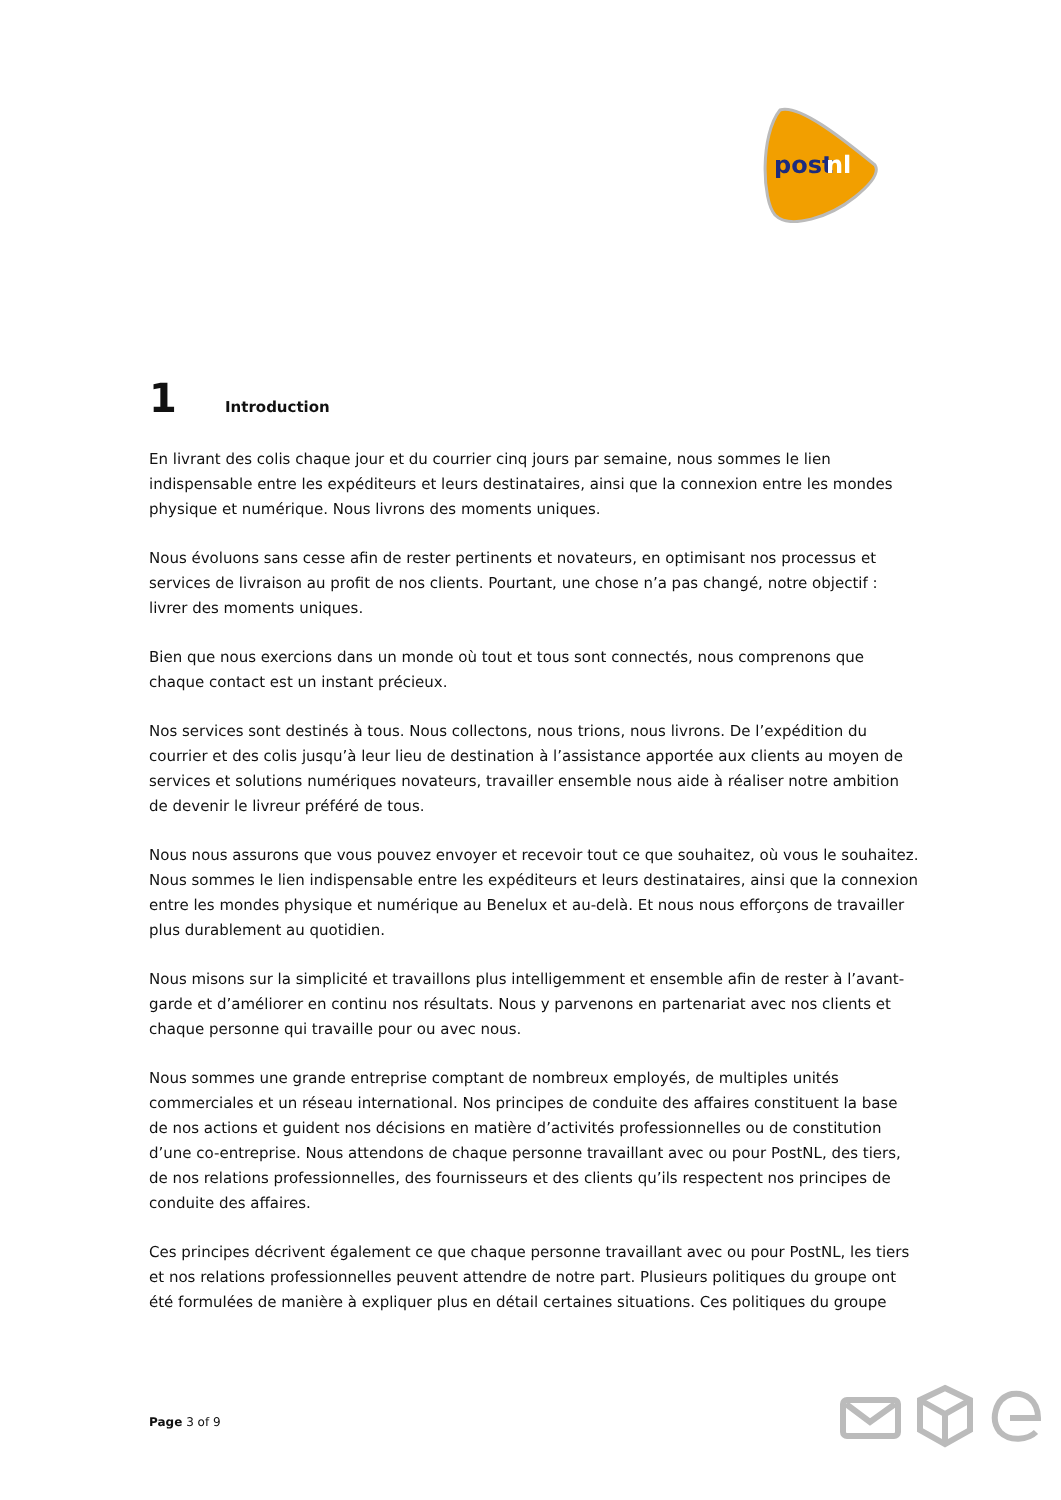post
nl
1 Introduction
En livrant des colis chaque jour et du courrier cinq jours par semaine, nous sommes le lien indispensable entre les expéditeurs et leurs destinataires, ainsi que la connexion entre les mondes physique et numérique. Nous livrons des moments uniques.
Nous évoluons sans cesse afin de rester pertinents et novateurs, en optimisant nos processus et services de livraison au profit de nos clients. Pourtant, une chose n’a pas changé, notre objectif : livrer des moments uniques.
Bien que nous exercions dans un monde où tout et tous sont connectés, nous comprenons que chaque contact est un instant précieux.
Nos services sont destinés à tous. Nous collectons, nous trions, nous livrons. De l’expédition du courrier et des colis jusqu’à leur lieu de destination à l’assistance apportée aux clients au moyen de services et solutions numériques novateurs, travailler ensemble nous aide à réaliser notre ambition de devenir le livreur préféré de tous.
Nous nous assurons que vous pouvez envoyer et recevoir tout ce que souhaitez, où vous le souhaitez. Nous sommes le lien indispensable entre les expéditeurs et leurs destinataires, ainsi que la connexion entre les mondes physique et numérique au Benelux et au-delà. Et nous nous efforçons de travailler plus durablement au quotidien.
Nous misons sur la simplicité et travaillons plus intelligemment et ensemble afin de rester à l’avant-garde et d’améliorer en continu nos résultats. Nous y parvenons en partenariat avec nos clients et chaque personne qui travaille pour ou avec nous.
Nous sommes une grande entreprise comptant de nombreux employés, de multiples unités commerciales et un réseau international. Nos principes de conduite des affaires constituent la base de nos actions et guident nos décisions en matière d’activités professionnelles ou de constitution d’une co-entreprise. Nous attendons de chaque personne travaillant avec ou pour PostNL, des tiers, de nos relations professionnelles, des fournisseurs et des clients qu’ils respectent nos principes de conduite des affaires.
Ces principes décrivent également ce que chaque personne travaillant avec ou pour PostNL, les tiers et nos relations professionnelles peuvent attendre de notre part. Plusieurs politiques du groupe ont été formulées de manière à expliquer plus en détail certaines situations. Ces politiques du groupe
Page 3 of 9